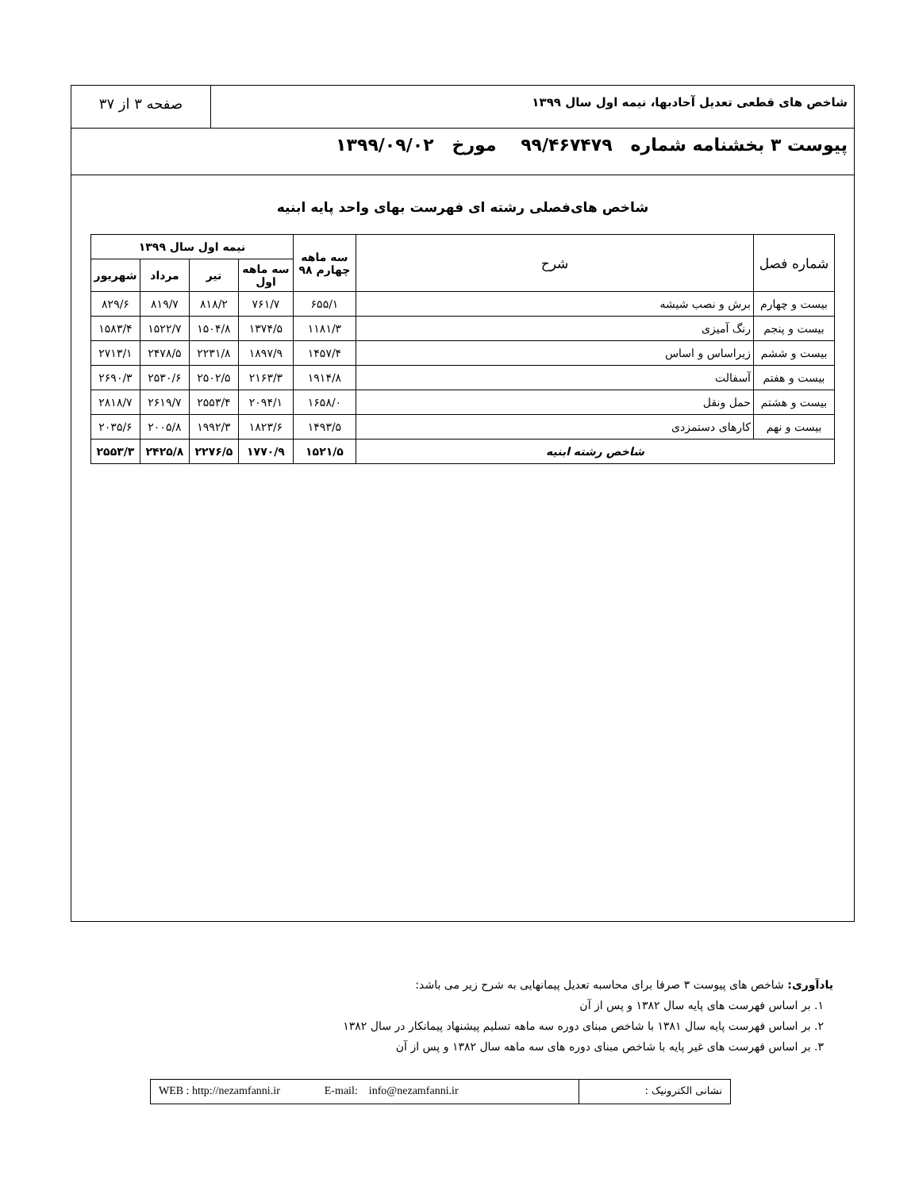شاخص های قطعی تعدیل آحادبها، نیمه اول سال ۱۳۹۹
صفحه ۳ از ۳۷
پیوست ۳ بخشنامه شماره ۹۹/۴۶۷۴۷۹ مورخ ۱۳۹۹/۰۹/۰۲
شاخص های‌فصلی رشته ای فهرست بهای واحد پایه ابنیه
| شماره فصل | شرح | سه ماهه چهارم ۹۸ | نیمه اول سال ۱۳۹۹ | | | |
| --- | --- | --- | --- | --- | --- | --- |
| | | | سه ماهه اول | تیر | مرداد | شهریور |
| بیست و چهارم | برش و نصب شیشه | ۶۵۵/۱ | ۷۶۱/۷ | ۸۱۸/۲ | ۸۱۹/۷ | ۸۲۹/۶ |
| بیست و پنجم | رنگ آمیزی | ۱۱۸۱/۳ | ۱۳۷۴/۵ | ۱۵۰۴/۸ | ۱۵۲۲/۷ | ۱۵۸۳/۴ |
| بیست و ششم | زیراساس و اساس | ۱۴۵۷/۴ | ۱۸۹۷/۹ | ۲۲۳۱/۸ | ۲۴۷۸/۵ | ۲۷۱۳/۱ |
| بیست و هفتم | آسفالت | ۱۹۱۴/۸ | ۲۱۶۳/۳ | ۲۵۰۲/۵ | ۲۵۳۰/۶ | ۲۶۹۰/۳ |
| بیست و هشتم | حمل ونقل | ۱۶۵۸/۰ | ۲۰۹۴/۱ | ۲۵۵۳/۴ | ۲۶۱۹/۷ | ۲۸۱۸/۷ |
| بیست و نهم | کارهای دستمزدی | ۱۴۹۳/۵ | ۱۸۲۳/۶ | ۱۹۹۲/۳ | ۲۰۰۵/۸ | ۲۰۳۵/۶ |
| شاخص رشته ابنیه | | ۱۵۲۱/۵ | ۱۷۷۰/۹ | ۲۲۷۶/۵ | ۲۴۲۵/۸ | ۲۵۵۳/۳ |
یادآوری: شاخص های پیوست ۳ صرفا برای محاسبه تعدیل پیمانهایی به شرح زیر می باشد:
۱. بر اساس فهرست های پایه سال ۱۳۸۲ و پس از آن
۲. بر اساس فهرست پایه سال ۱۳۸۱ با شاخص مبنای دوره سه ماهه تسلیم پیشنهاد پیمانکار در سال ۱۳۸۲
۳. بر اساس فهرست های غیر پایه با شاخص مبنای دوره های سه ماهه سال ۱۳۸۲ و پس از آن
نشانی الکترونیک : WEB : http://nezamfanni.ir E-mail: info@nezamfanni.ir